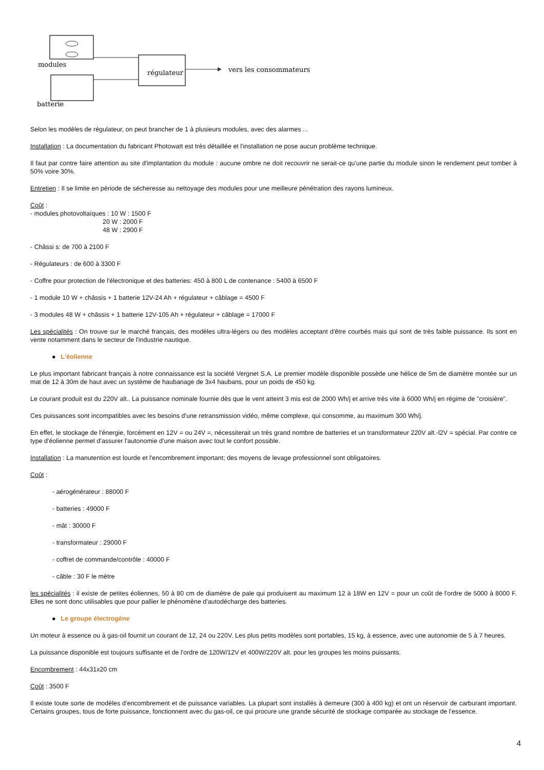modules
batterie
régulateur
vers les consommateurs
Selon les modèles de régulateur, on peut brancher de 1 à plusieurs modules, avec des alarmes ...
Installation : La documentation du fabricant Photowatt est très détaillée et l'installation ne pose aucun problème technique.
Il faut par contre faire attention au site d'implantation du module : aucune ombre ne doit recouvrir ne serait-ce qu'une partie du module sinon le rendement peut tomber à 50% voire 30%.
Entretien : Il se limite en période de sécheresse au nettoyage des modules pour une meilleure pénétration des rayons lumineux.
Coût :
- modules photovoltaïques : 10 W : 1500 F
20 W : 2000 F
48 W : 2900 F
- Châssi s: de 700 à 2100 F
- Régulateurs : de 600 à 3300 F
- Coffre pour protection de l'électronique et des batteries: 450 à 800 L de contenance : 5400 à 6500 F
- 1 module 10 W + châssis + 1 batterie 12V-24 Ah + régulateur + câblage = 4500 F
- 3 modules 48 W + châssis + 1 batterie 12V-105 Ah + régulateur + câblage = 17000 F
Les spécialités : On trouve sur le marché français, des modèles ultra-légers ou des modèles acceptant d'être courbés mais qui sont de très faible puissance. Ils sont en vente notamment dans le secteur de l'industrie nautique.
● L'éolienne
Le plus important fabricant français à notre connaissance est la société Vergnet S.A. Le premier modèle disponible possède une hélice de 5m de diamètre montée sur un mat de 12 à 30m de haut avec un système de haubanage de 3x4 haubans, pour un poids de 450 kg.
Le courant produit est du 220V alt.. La puissance nominale fournie dès que le vent atteint 3 mis est de 2000 Wh/j et arrive très vite à 6000 Wh/j en régime de "croisière".
Ces puissances sont incompatibles avec les besoins d'une retransmission vidéo, même complexe, qui consomme, au maximum 300 Wh/j.
En effet, le stockage de l'énergie, forcément en 12V = ou 24V =, nécessiterait un très grand nombre de batteries et un transformateur 220V alt.-l2V = spécial. Par contre ce type d'éolienne permet d'assurer l'autonomie d'une maison avec tout le confort possible.
Installation : La manutention est lourde et l'encombrement important; des moyens de levage professionnel sont obligatoires.
Coût :
- aérogénérateur : 88000 F
- batteries : 49000 F
- mât : 30000 F
- transformateur : 29000 F
- coffret de commande/contrôle : 40000 F
- câble : 30 F le mètre
les spécialités : il existe de petites éoliennes, 50 à 80 cm de diamètre de pale qui produisent au maximum 12 à 18W en 12V = pour un coût de l'ordre de 5000 à 8000 F. Elles ne sont donc utilisables que pour pallier le phénomène d'autodécharge des batteries.
● Le groupe électrogène
Un moteur à essence ou à gas-oil fournit un courant de 12, 24 ou 220V. Les plus petits modèles sont portables, 15 kg, à essence, avec une autonomie de 5 à 7 heures.
La puissance disponible est toujours suffisante et de l'ordre de 120W/12V et 400W/220V alt. pour les groupes les moins puissants.
Encombrement : 44x31x20 cm
Coût : 3500 F
Il existe toute sorte de modèles d'encombrement et de puissance variables. La plupart sont installés à demeure (300 à 400 kg) et ont un réservoir de carburant important. Certains groupes, tous de forte puissance, fonctionnent avec du gas-oil, ce qui procure une grande sécurité de stockage comparée au stockage de l'essence.
4